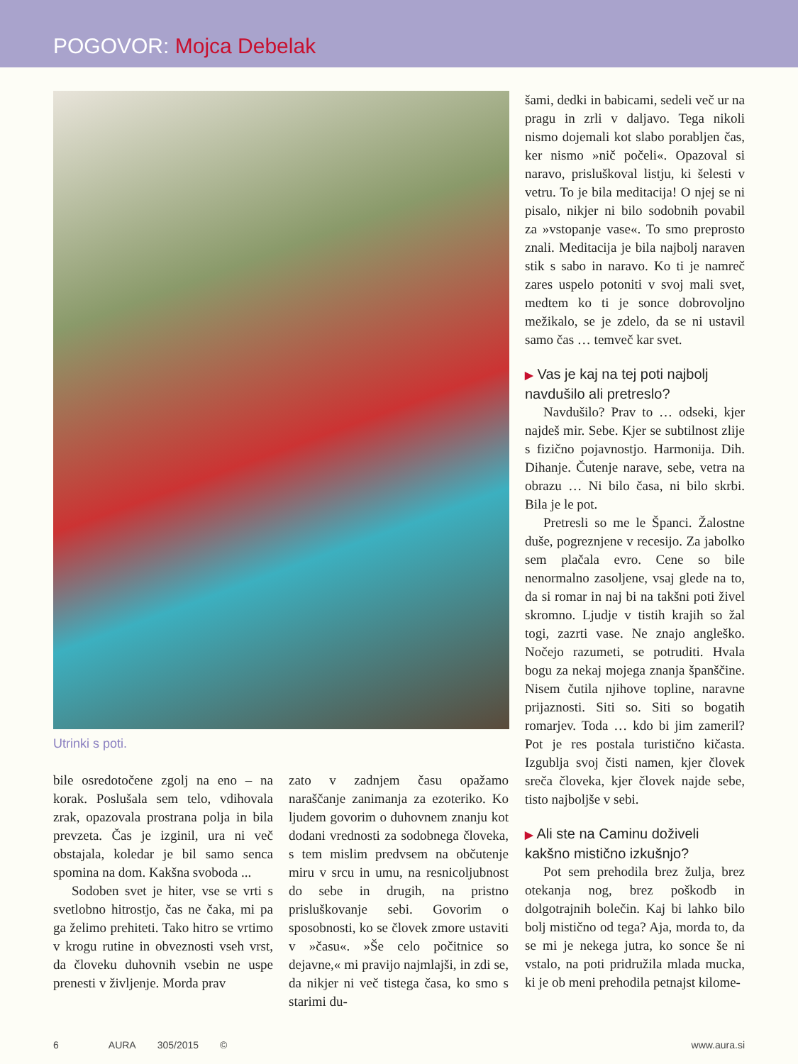POGOVOR: Mojca Debelak
Utrinki s poti.
bile osredotočene zgolj na eno – na korak. Poslušala sem telo, vdihovala zrak, opazovala prostrana polja in bila prevzeta. Čas je izginil, ura ni več obstajala, koledar je bil samo senca spomina na dom. Kakšna svoboda ...
Sodoben svet je hiter, vse se vrti s svetlobno hitrostjo, čas ne čaka, mi pa ga želimo prehiteti. Tako hitro se vrtimo v krogu rutine in obveznosti vseh vrst, da človeku duhovnih vsebin ne uspe prenesti v življenje. Morda prav
zato v zadnjem času opažamo naraščanje zanimanja za ezoteriko. Ko ljudem govorim o duhovnem znanju kot dodani vrednosti za sodobnega človeka, s tem mislim predvsem na občutenje miru v srcu in umu, na resnicoljubnost do sebe in drugih, na pristno prisluškovanje sebi. Govorim o sposobnosti, ko se človek zmore ustaviti v »času«. »Še celo počitnice so dejavne,« mi pravijo najmlajši, in zdi se, da nikjer ni več tistega časa, ko smo s starimi du-
šami, dedki in babicami, sedeli več ur na pragu in zrli v daljavo. Tega nikoli nismo dojemali kot slabo porabljen čas, ker nismo »nič počeli«. Opazoval si naravo, prisluškoval listju, ki šelesti v vetru. To je bila meditacija! O njej se ni pisalo, nikjer ni bilo sodobnih povabil za »vstopanje vase«. To smo preprosto znali. Meditacija je bila najbolj naraven stik s sabo in naravo. Ko ti je namreč zares uspelo potoniti v svoj mali svet, medtem ko ti je sonce dobrovoljno mežikalo, se je zdelo, da se ni ustavil samo čas … temveč kar svet.
▶ Vas je kaj na tej poti najbolj navdušilo ali pretreslo?
Navdušilo? Prav to … odseki, kjer najdeš mir. Sebe. Kjer se subtilnost zlije s fizično pojavnostjo. Harmonija. Dih. Dihanje. Čutenje narave, sebe, vetra na obrazu … Ni bilo časa, ni bilo skrbi. Bila je le pot.
Pretresli so me le Španci. Žalostne duše, pogreznjene v recesijo. Za jabolko sem plačala evro. Cene so bile nenormalno zasoljene, vsaj glede na to, da si romar in naj bi na takšni poti živel skromno. Ljudje v tistih krajih so žal togi, zazrti vase. Ne znajo angleško. Nočejo razumeti, se potruditi. Hvala bogu za nekaj mojega znanja španščine. Nisem čutila njihove topline, naravne prijaznosti. Siti so. Siti so bogatih romarjev. Toda … kdo bi jim zameril? Pot je res postala turistično kičasta. Izgublja svoj čisti namen, kjer človek sreča človeka, kjer človek najde sebe, tisto najboljše v sebi.
▶ Ali ste na Caminu doživeli kakšno mistično izkušnjo?
Pot sem prehodila brez žulja, brez otekanja nog, brez poškodb in dolgotrajnih bolečin. Kaj bi lahko bilo bolj mistično od tega? Aja, morda to, da se mi je nekega jutra, ko sonce še ni vstalo, na poti pridružila mlada mucka, ki je ob meni prehodila petnajst kilome-
6 AURA 305/2015 © www.aura.si